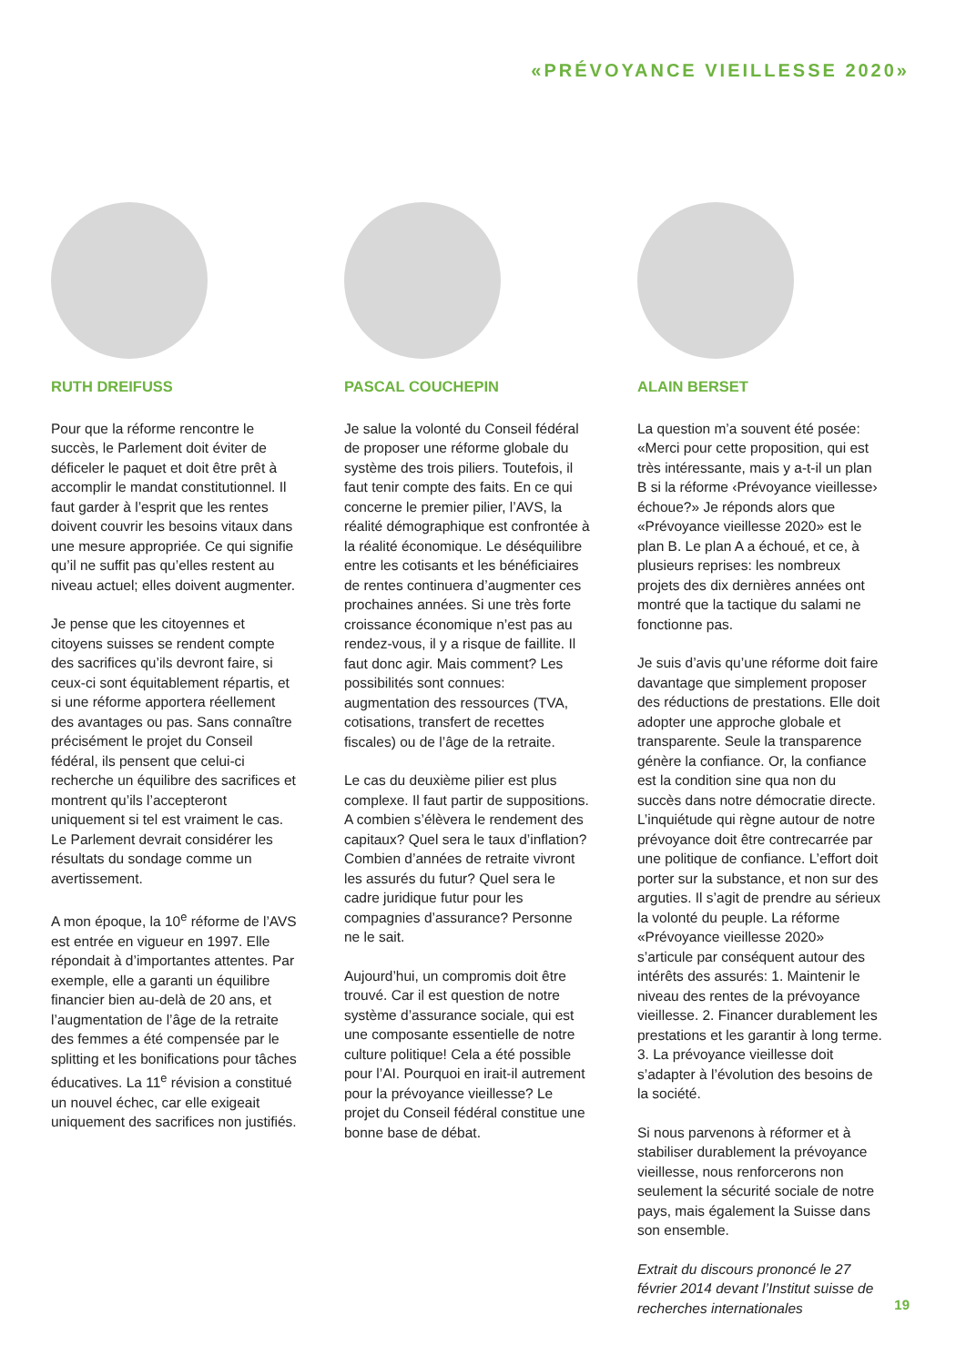«PRÉVOYANCE VIEILLESSE 2020»
RUTH DREIFUSS
Pour que la réforme rencontre le succès, le Parlement doit éviter de déficeler le paquet et doit être prêt à accomplir le mandat constitutionnel. Il faut garder à l’esprit que les rentes doivent couvrir les besoins vitaux dans une mesure appropriée. Ce qui signifie qu’il ne suffit pas qu’elles restent au niveau actuel; elles doivent augmenter.
Je pense que les citoyennes et citoyens suisses se rendent compte des sacrifices qu’ils devront faire, si ceux-ci sont équitablement répartis, et si une réforme apportera réellement des avantages ou pas. Sans connaître précisément le projet du Conseil fédéral, ils pensent que celui-ci recherche un équilibre des sacrifices et montrent qu’ils l’accepteront uniquement si tel est vraiment le cas. Le Parlement devrait considérer les résultats du sondage comme un avertissement.
A mon époque, la 10<sup>e</sup> réforme de l’AVS est entrée en vigueur en 1997. Elle répondait à d’importantes attentes. Par exemple, elle a garanti un équilibre financier bien au-delà de 20 ans, et l’augmentation de l’âge de la retraite des femmes a été compensée par le splitting et les bonifications pour tâches éducatives. La 11<sup>e</sup> révision a constitué un nouvel échec, car elle exigeait uniquement des sacrifices non justifiés.
PASCAL COUCHEPIN
Je salue la volonté du Conseil fédéral de proposer une réforme globale du système des trois piliers. Toutefois, il faut tenir compte des faits. En ce qui concerne le premier pilier, l’AVS, la réalité démographique est confrontée à la réalité économique. Le déséquilibre entre les cotisants et les bénéficiaires de rentes continuera d’augmenter ces prochaines années. Si une très forte croissance économique n’est pas au rendez-vous, il y a risque de faillite. Il faut donc agir. Mais comment? Les possibilités sont connues: augmentation des ressources (TVA, cotisations, transfert de recettes fiscales) ou de l’âge de la retraite.
Le cas du deuxième pilier est plus complexe. Il faut partir de suppositions. A combien s’élèvera le rendement des capitaux? Quel sera le taux d’inflation? Combien d’années de retraite vivront les assurés du futur? Quel sera le cadre juridique futur pour les compagnies d’assurance? Personne ne le sait.
Aujourd’hui, un compromis doit être trouvé. Car il est question de notre système d’assurance sociale, qui est une composante essentielle de notre culture politique! Cela a été possible pour l’AI. Pourquoi en irait-il autrement pour la prévoyance vieillesse? Le projet du Conseil fédéral constitue une bonne base de débat.
ALAIN BERSET
La question m’a souvent été posée: «Merci pour cette proposition, qui est très intéressante, mais y a-t-il un plan B si la réforme ‹Prévoyance vieillesse› échoue?» Je réponds alors que «Prévoyance vieillesse 2020» est le plan B. Le plan A a échoué, et ce, à plusieurs reprises: les nombreux projets des dix dernières années ont montré que la tactique du salami ne fonctionne pas.
Je suis d’avis qu’une réforme doit faire davantage que simplement proposer des réductions de prestations. Elle doit adopter une approche globale et transparente. Seule la transparence génère la confiance. Or, la confiance est la condition sine qua non du succès dans notre démocratie directe. L’inquiétude qui règne autour de notre prévoyance doit être contrecarrée par une politique de confiance. L’effort doit porter sur la substance, et non sur des arguties. Il s’agit de prendre au sérieux la volonté du peuple. La réforme «Prévoyance vieillesse 2020» s’articule par conséquent autour des intérêts des assurés: 1. Maintenir le niveau des rentes de la prévoyance vieillesse. 2. Financer durablement les prestations et les garantir à long terme. 3. La prévoyance vieillesse doit s’adapter à l’évolution des besoins de la société.
Si nous parvenons à réformer et à stabiliser durablement la prévoyance vieillesse, nous renforcerons non seulement la sécurité sociale de notre pays, mais également la Suisse dans son ensemble.
Extrait du discours prononcé le 27 février 2014 devant l’Institut suisse de recherches internationales
19